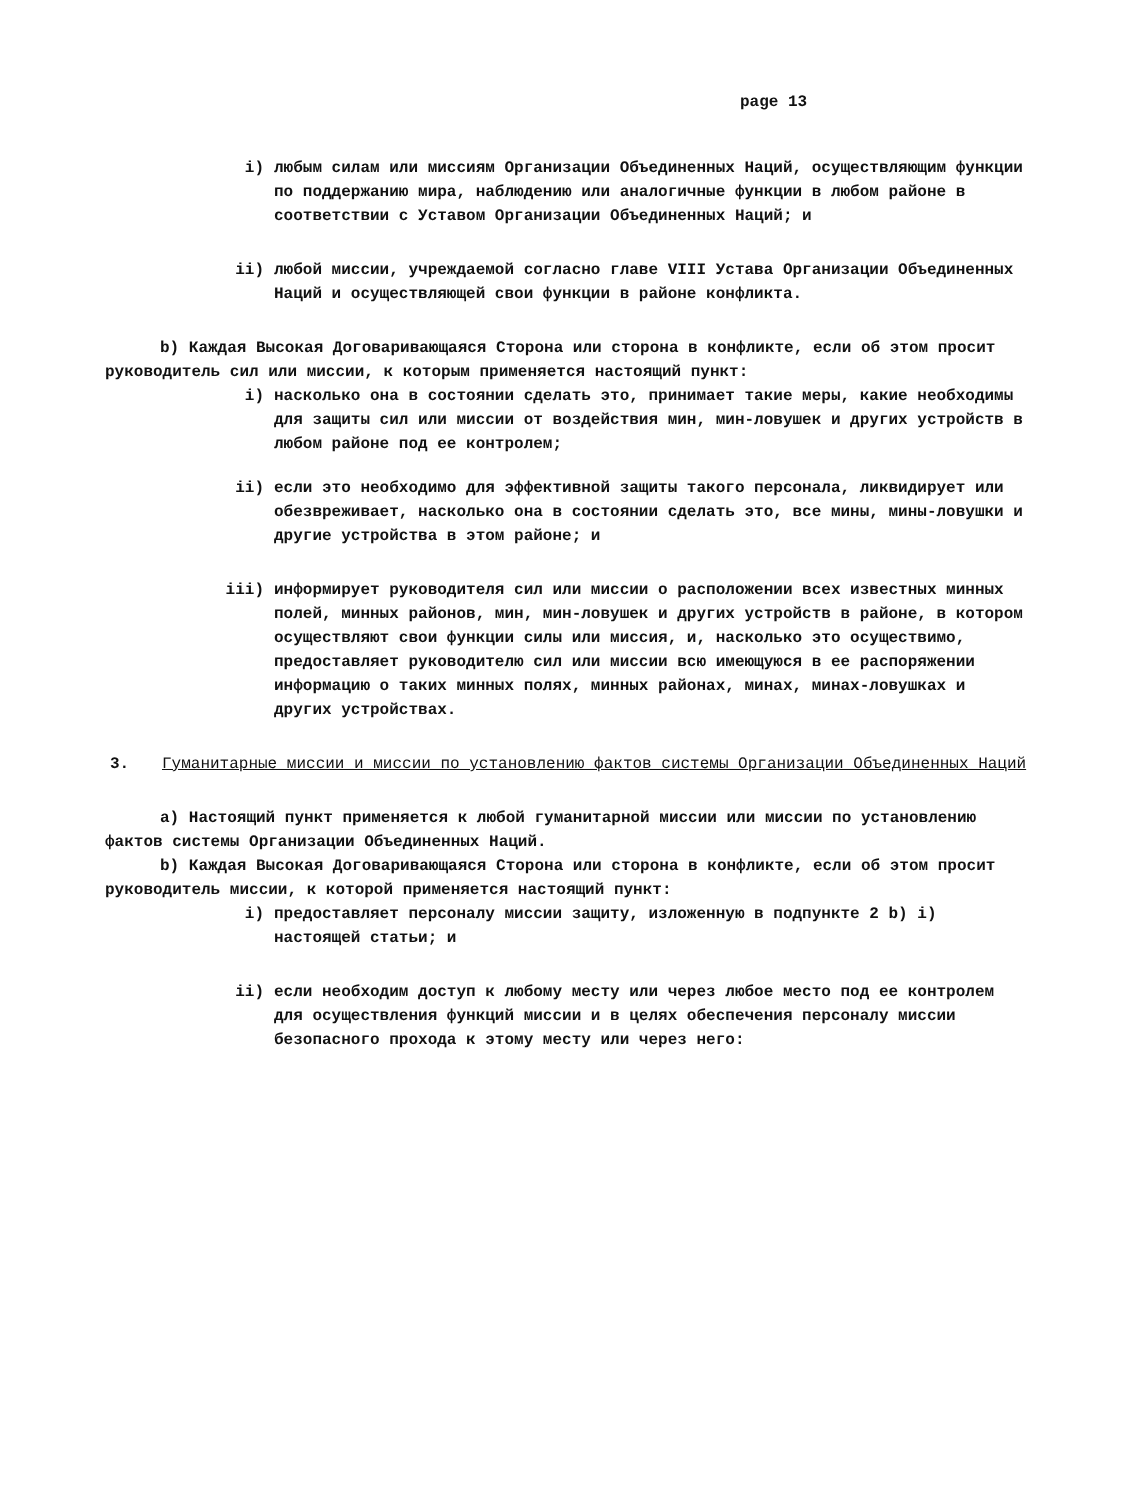page 13
i) любым силам или миссиям Организации Объединенных Наций, осуществляющим функции по поддержанию мира, наблюдению или аналогичные функции в любом районе в соответствии с Уставом Организации Объединенных Наций; и
ii) любой миссии, учреждаемой согласно главе VIII Устава Организации Объединенных Наций и осуществляющей свои функции в районе конфликта.
b) Каждая Высокая Договаривающаяся Сторона или сторона в конфликте, если об этом просит руководитель сил или миссии, к которым применяется настоящий пункт:
i) насколько она в состоянии сделать это, принимает такие меры, какие необходимы для защиты сил или миссии от воздействия мин, мин-ловушек и других устройств в любом районе под ее контролем;
ii) если это необходимо для эффективной защиты такого персонала, ликвидирует или обезвреживает, насколько она в состоянии сделать это, все мины, мины-ловушки и другие устройства в этом районе; и
iii) информирует руководителя сил или миссии о расположении всех известных минных полей, минных районов, мин, мин-ловушек и других устройств в районе, в котором осуществляют свои функции силы или миссия, и, насколько это осуществимо, предоставляет руководителю сил или миссии всю имеющуюся в ее распоряжении информацию о таких минных полях, минных районах, минах, минах-ловушках и других устройствах.
3. Гуманитарные миссии и миссии по установлению фактов системы Организации Объединенных Наций
a) Настоящий пункт применяется к любой гуманитарной миссии или миссии по установлению фактов системы Организации Объединенных Наций.
b) Каждая Высокая Договаривающаяся Сторона или сторона в конфликте, если об этом просит руководитель миссии, к которой применяется настоящий пункт:
i) предоставляет персоналу миссии защиту, изложенную в подпункте 2 b) i) настоящей статьи; и
ii) если необходим доступ к любому месту или через любое место под ее контролем для осуществления функций миссии и в целях обеспечения персоналу миссии безопасного прохода к этому месту или через него: